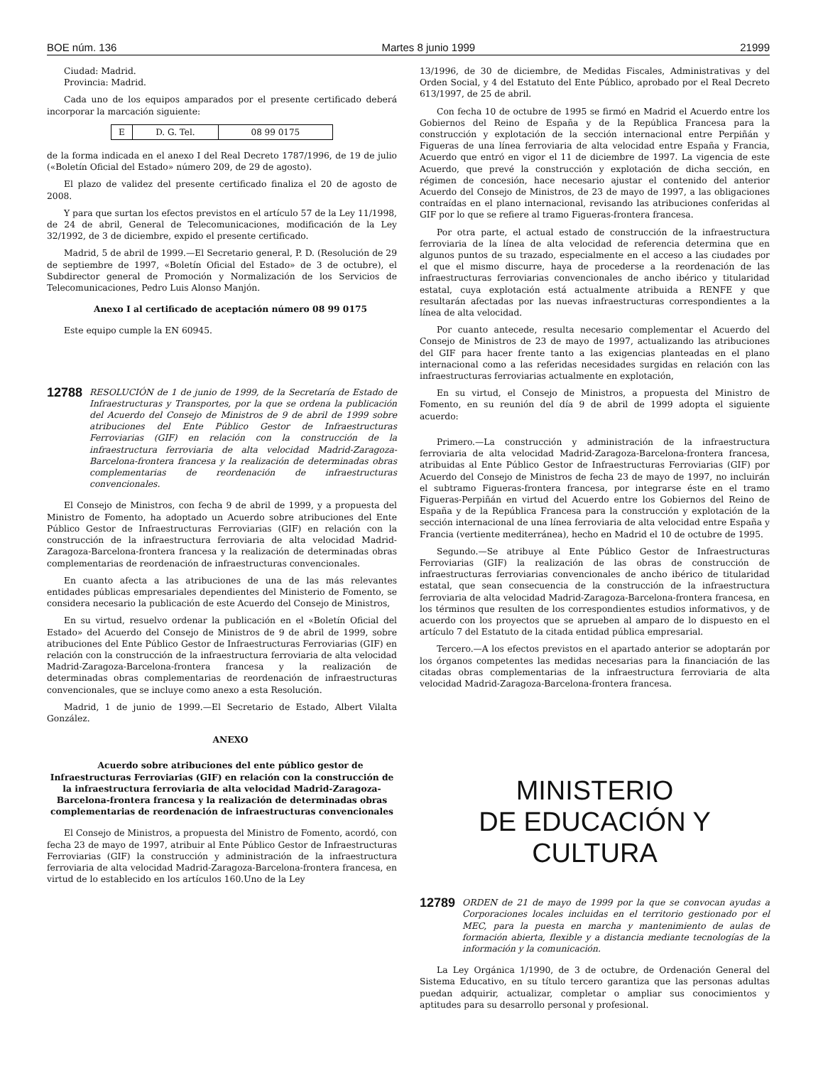BOE núm. 136 Martes 8 junio 1999 21999
Ciudad: Madrid.
Provincia: Madrid.
Cada uno de los equipos amparados por el presente certificado deberá incorporar la marcación siguiente:
| E | D. G. Tel. | 08 99 0175 |
de la forma indicada en el anexo I del Real Decreto 1787/1996, de 19 de julio («Boletín Oficial del Estado» número 209, de 29 de agosto).
El plazo de validez del presente certificado finaliza el 20 de agosto de 2008.
Y para que surtan los efectos previstos en el artículo 57 de la Ley 11/1998, de 24 de abril, General de Telecomunicaciones, modificación de la Ley 32/1992, de 3 de diciembre, expido el presente certificado.
Madrid, 5 de abril de 1999.—El Secretario general, P. D. (Resolución de 29 de septiembre de 1997, «Boletín Oficial del Estado» de 3 de octubre), el Subdirector general de Promoción y Normalización de los Servicios de Telecomunicaciones, Pedro Luis Alonso Manjón.
Anexo I al certificado de aceptación número 08 99 0175
Este equipo cumple la EN 60945.
12788 RESOLUCIÓN de 1 de junio de 1999, de la Secretaría de Estado de Infraestructuras y Transportes, por la que se ordena la publicación del Acuerdo del Consejo de Ministros de 9 de abril de 1999 sobre atribuciones del Ente Público Gestor de Infraestructuras Ferroviarias (GIF) en relación con la construcción de la infraestructura ferroviaria de alta velocidad Madrid-Zaragoza-Barcelona-frontera francesa y la realización de determinadas obras complementarias de reordenación de infraestructuras convencionales.
El Consejo de Ministros, con fecha 9 de abril de 1999, y a propuesta del Ministro de Fomento, ha adoptado un Acuerdo sobre atribuciones del Ente Público Gestor de Infraestructuras Ferroviarias (GIF) en relación con la construcción de la infraestructura ferroviaria de alta velocidad Madrid-Zaragoza-Barcelona-frontera francesa y la realización de determinadas obras complementarias de reordenación de infraestructuras convencionales.
En cuanto afecta a las atribuciones de una de las más relevantes entidades públicas empresariales dependientes del Ministerio de Fomento, se considera necesario la publicación de este Acuerdo del Consejo de Ministros,
En su virtud, resuelvo ordenar la publicación en el «Boletín Oficial del Estado» del Acuerdo del Consejo de Ministros de 9 de abril de 1999, sobre atribuciones del Ente Público Gestor de Infraestructuras Ferroviarias (GIF) en relación con la construcción de la infraestructura ferroviaria de alta velocidad Madrid-Zaragoza-Barcelona-frontera francesa y la realización de determinadas obras complementarias de reordenación de infraestructuras convencionales, que se incluye como anexo a esta Resolución.
Madrid, 1 de junio de 1999.—El Secretario de Estado, Albert Vilalta González.
ANEXO
Acuerdo sobre atribuciones del ente público gestor de Infraestructuras Ferroviarias (GIF) en relación con la construcción de la infraestructura ferroviaria de alta velocidad Madrid-Zaragoza-Barcelona-frontera francesa y la realización de determinadas obras complementarias de reordenación de infraestructuras convencionales
El Consejo de Ministros, a propuesta del Ministro de Fomento, acordó, con fecha 23 de mayo de 1997, atribuir al Ente Público Gestor de Infraestructuras Ferroviarias (GIF) la construcción y administración de la infraestructura ferroviaria de alta velocidad Madrid-Zaragoza-Barcelona-frontera francesa, en virtud de lo establecido en los artículos 160.Uno de la Ley
13/1996, de 30 de diciembre, de Medidas Fiscales, Administrativas y del Orden Social, y 4 del Estatuto del Ente Público, aprobado por el Real Decreto 613/1997, de 25 de abril.
Con fecha 10 de octubre de 1995 se firmó en Madrid el Acuerdo entre los Gobiernos del Reino de España y de la República Francesa para la construcción y explotación de la sección internacional entre Perpiñán y Figueras de una línea ferroviaria de alta velocidad entre España y Francia, Acuerdo que entró en vigor el 11 de diciembre de 1997. La vigencia de este Acuerdo, que prevé la construcción y explotación de dicha sección, en régimen de concesión, hace necesario ajustar el contenido del anterior Acuerdo del Consejo de Ministros, de 23 de mayo de 1997, a las obligaciones contraídas en el plano internacional, revisando las atribuciones conferidas al GIF por lo que se refiere al tramo Figueras-frontera francesa.
Por otra parte, el actual estado de construcción de la infraestructura ferroviaria de la línea de alta velocidad de referencia determina que en algunos puntos de su trazado, especialmente en el acceso a las ciudades por el que el mismo discurre, haya de procederse a la reordenación de las infraestructuras ferroviarias convencionales de ancho ibérico y titularidad estatal, cuya explotación está actualmente atribuida a RENFE y que resultarán afectadas por las nuevas infraestructuras correspondientes a la línea de alta velocidad.
Por cuanto antecede, resulta necesario complementar el Acuerdo del Consejo de Ministros de 23 de mayo de 1997, actualizando las atribuciones del GIF para hacer frente tanto a las exigencias planteadas en el plano internacional como a las referidas necesidades surgidas en relación con las infraestructuras ferroviarias actualmente en explotación,
En su virtud, el Consejo de Ministros, a propuesta del Ministro de Fomento, en su reunión del día 9 de abril de 1999 adopta el siguiente acuerdo:
Primero.—La construcción y administración de la infraestructura ferroviaria de alta velocidad Madrid-Zaragoza-Barcelona-frontera francesa, atribuidas al Ente Público Gestor de Infraestructuras Ferroviarias (GIF) por Acuerdo del Consejo de Ministros de fecha 23 de mayo de 1997, no incluirán el subtramo Figueras-frontera francesa, por integrarse éste en el tramo Figueras-Perpiñán en virtud del Acuerdo entre los Gobiernos del Reino de España y de la República Francesa para la construcción y explotación de la sección internacional de una línea ferroviaria de alta velocidad entre España y Francia (vertiente mediterránea), hecho en Madrid el 10 de octubre de 1995.
Segundo.—Se atribuye al Ente Público Gestor de Infraestructuras Ferroviarias (GIF) la realización de las obras de construcción de infraestructuras ferroviarias convencionales de ancho ibérico de titularidad estatal, que sean consecuencia de la construcción de la infraestructura ferroviaria de alta velocidad Madrid-Zaragoza-Barcelona-frontera francesa, en los términos que resulten de los correspondientes estudios informativos, y de acuerdo con los proyectos que se aprueben al amparo de lo dispuesto en el artículo 7 del Estatuto de la citada entidad pública empresarial.
Tercero.—A los efectos previstos en el apartado anterior se adoptarán por los órganos competentes las medidas necesarias para la financiación de las citadas obras complementarias de la infraestructura ferroviaria de alta velocidad Madrid-Zaragoza-Barcelona-frontera francesa.
MINISTERIO
DE EDUCACIÓN Y CULTURA
12789 ORDEN de 21 de mayo de 1999 por la que se convocan ayudas a Corporaciones locales incluidas en el territorio gestionado por el MEC, para la puesta en marcha y mantenimiento de aulas de formación abierta, flexible y a distancia mediante tecnologías de la información y la comunicación.
La Ley Orgánica 1/1990, de 3 de octubre, de Ordenación General del Sistema Educativo, en su título tercero garantiza que las personas adultas puedan adquirir, actualizar, completar o ampliar sus conocimientos y aptitudes para su desarrollo personal y profesional.